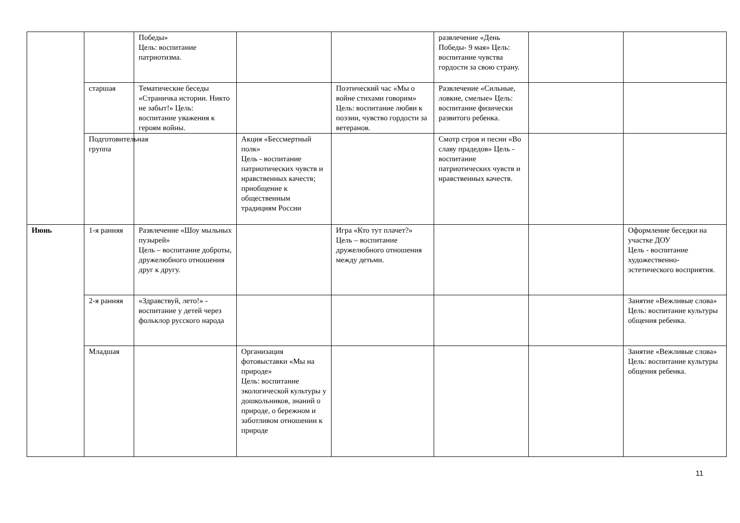| | | Победы» Цель: воспитание патриотизма. | | | развлечение «День Победы- 9 мая» Цель: воспитание чувства гордости за свою страну. | | |
| | старшая | Тематические беседы «Страничка истории. Никто не забыт!» Цель: воспитание уважения к героям войны. | | Поэтический час «Мы о войне стихами говорим» Цель: воспитание любви к поэзии, чувство гордости за ветеранов. | Развлечение «Сильные, ловкие, смелые» Цель: воспитание физически развитого ребенка. | | |
| | Подготовительная группа | | Акция «Бессмертный полк» Цель - воспитание патриотических чувств и нравственных качеств; приобщение к общественным традициям России | | Смотр строя и песни «Во славу прадедов» Цель - воспитание патриотических чувств и нравственных качеств. | | |
| Июнь | 1-я ранняя | Развлечение «Шоу мыльных пузырей» Цель – воспитание доброты, дружелюбного отношения друг к другу. | | Игра «Кто тут плачет?» Цель – воспитание дружелюбного отношения между детьми. | | | Оформление беседки на участке ДОУ Цель - воспитание художественно-эстетического восприятия. |
| | 2-я ранняя | «Здравствуй, лето!» - воспитание у детей через фольклор русского народа | | | | | Занятие «Вежливые слова» Цель: воспитание культуры общения ребенка. |
| | Младшая | | Организация фотовыставки «Мы на природе» Цель: воспитание экологической культуры у дошкольников, знаний о природе, о бережном и заботливом отношении к природе | | | | Занятие «Вежливые слова» Цель: воспитание культуры общения ребенка. |
11